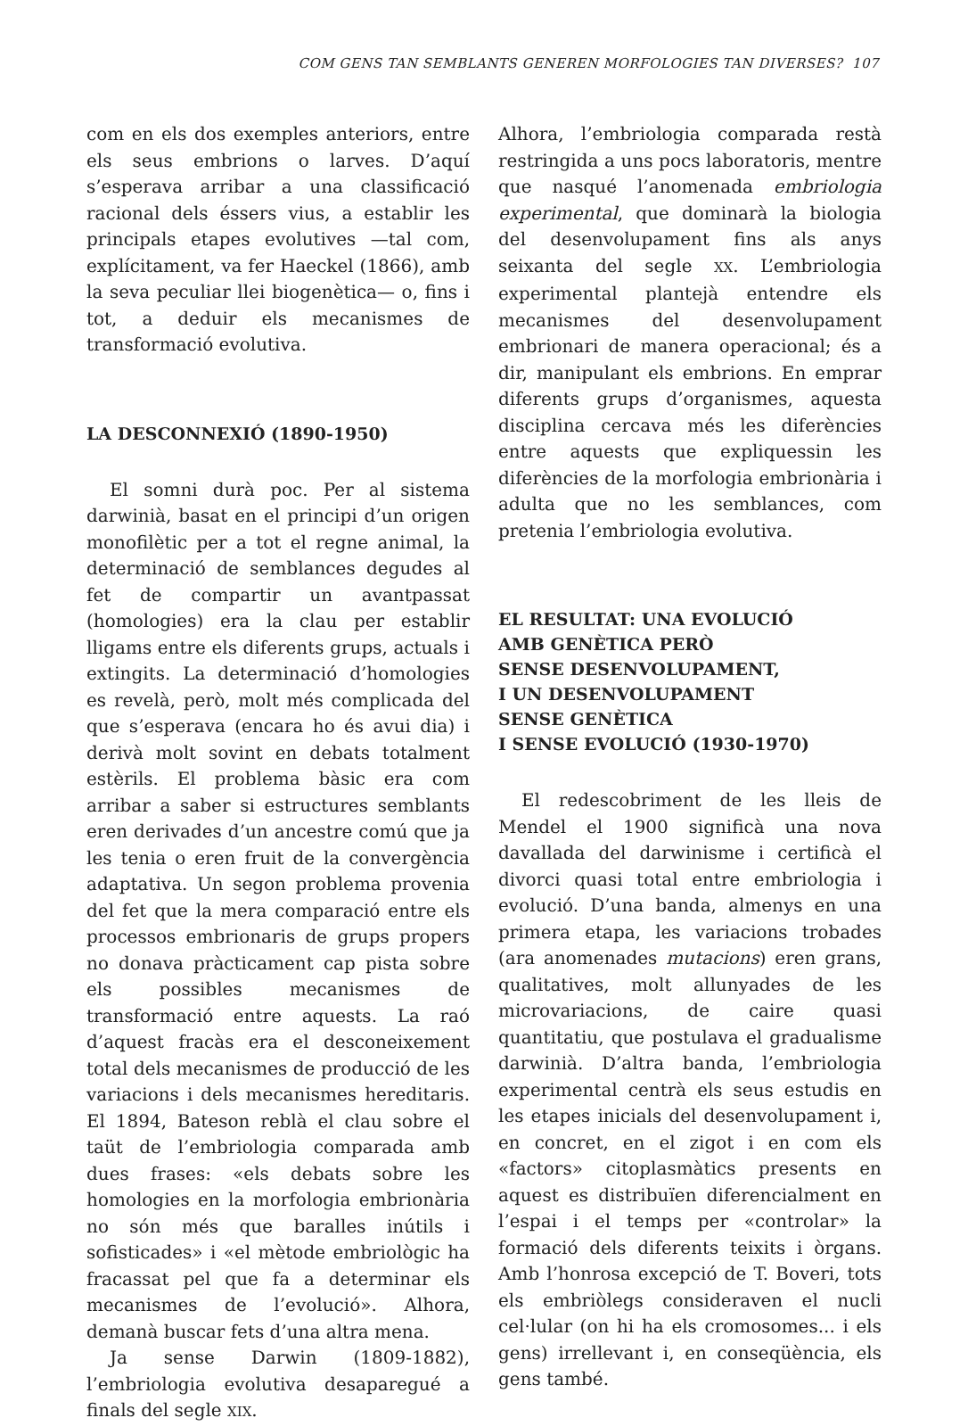COM GENS TAN SEMBLANTS GENEREN MORFOLOGIES TAN DIVERSES? 107
com en els dos exemples anteriors, entre els seus embrions o larves. D’aquí s’esperava arribar a una classificació racional dels éssers vius, a establir les principals etapes evolutives —tal com, explícitament, va fer Haeckel (1866), amb la seva peculiar llei biogenètica— o, fins i tot, a deduir els mecanismes de transformació evolutiva.
LA DESCONNEXIÓ (1890-1950)
El somni durà poc. Per al sistema darwinià, basat en el principi d’un origen monofilètic per a tot el regne animal, la determinació de semblances degudes al fet de compartir un avantpassat (homologies) era la clau per establir lligams entre els diferents grups, actuals i extingits. La determinació d’homologies es revelà, però, molt més complicada del que s’esperava (encara ho és avui dia) i derivà molt sovint en debats totalment estèrils. El problema bàsic era com arribar a saber si estructures semblants eren derivades d’un ancestre comú que ja les tenia o eren fruit de la convergència adaptativa. Un segon problema provenia del fet que la mera comparació entre els processos embrionaris de grups propers no donava pràcticament cap pista sobre els possibles mecanismes de transformació entre aquests. La raó d’aquest fracàs era el desconeixement total dels mecanismes de producció de les variacions i dels mecanismes hereditaris. El 1894, Bateson reblà el clau sobre el taüt de l’embriologia comparada amb dues frases: «els debats sobre les homologies en la morfologia embrionària no són més que baralles inútils i sofisticades» i «el mètode embriològic ha fracassat pel que fa a determinar els mecanismes de l’evolució». Alhora, demanà buscar fets d’una altra mena.
Ja sense Darwin (1809-1882), l’embriologia evolutiva desaparegué a finals del segle XIX.
Alhora, l’embriologia comparada restà restringida a uns pocs laboratoris, mentre que nasqué l’anomenada embriologia experimental, que dominarà la biologia del desenvolupament fins als anys seixanta del segle XX. L’embriologia experimental plantejà entendre els mecanismes del desenvolupament embrionari de manera operacional; és a dir, manipulant els embrions. En emprar diferents grups d’organismes, aquesta disciplina cercava més les diferències entre aquests que expliquessin les diferències de la morfologia embrionària i adulta que no les semblances, com pretenia l’embriologia evolutiva.
EL RESULTAT: UNA EVOLUCIÓ
AMB GENÈTICA PERÒ
SENSE DESENVOLUPAMENT,
I UN DESENVOLUPAMENT
SENSE GENÈTICA
I SENSE EVOLUCIÓ (1930-1970)
El redescobriment de les lleis de Mendel el 1900 significà una nova davallada del darwinisme i certificà el divorci quasi total entre embriologia i evolució. D’una banda, almenys en una primera etapa, les variacions trobades (ara anomenades mutacions) eren grans, qualitatives, molt allunyades de les microvariacions, de caire quasi quantitatiu, que postulava el gradualisme darwinià. D’altra banda, l’embriologia experimental centrà els seus estudis en les etapes inicials del desenvolupament i, en concret, en el zigot i en com els «factors» citoplasmàtics presents en aquest es distribuïen diferencialment en l’espai i el temps per «controlar» la formació dels diferents teixits i òrgans. Amb l’honrosa excepció de T. Boveri, tots els embriòlegs consideraven el nucli cel·lular (on hi ha els cromosomes... i els gens) irrellevant i, en conseqüència, els gens també.